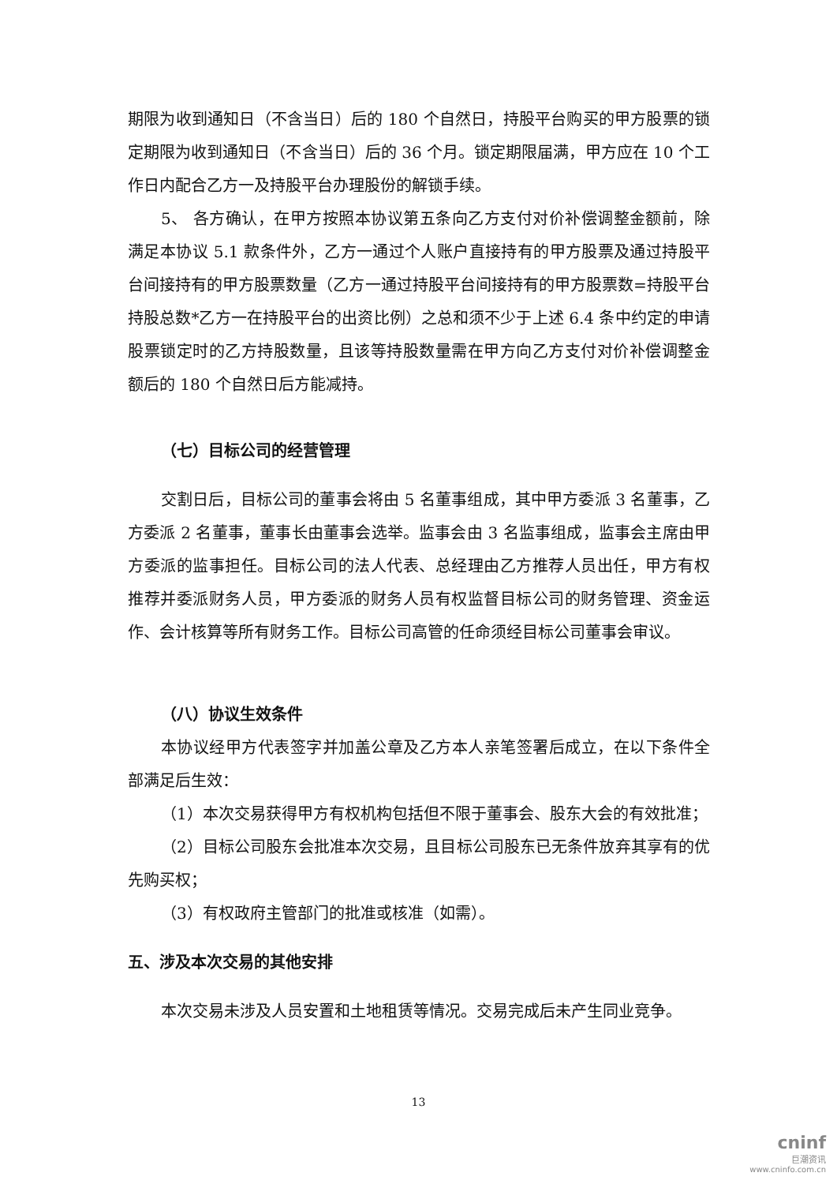期限为收到通知日（不含当日）后的 180 个自然日，持股平台购买的甲方股票的锁定期限为收到通知日（不含当日）后的 36 个月。锁定期限届满，甲方应在 10 个工作日内配合乙方一及持股平台办理股份的解锁手续。
5、 各方确认，在甲方按照本协议第五条向乙方支付对价补偿调整金额前，除满足本协议 5.1 款条件外，乙方一通过个人账户直接持有的甲方股票及通过持股平台间接持有的甲方股票数量（乙方一通过持股平台间接持有的甲方股票数=持股平台持股总数*乙方一在持股平台的出资比例）之总和须不少于上述 6.4 条中约定的申请股票锁定时的乙方持股数量，且该等持股数量需在甲方向乙方支付对价补偿调整金额后的 180 个自然日后方能减持。
（七）目标公司的经营管理
交割日后，目标公司的董事会将由 5 名董事组成，其中甲方委派 3 名董事，乙方委派 2 名董事，董事长由董事会选举。监事会由 3 名监事组成，监事会主席由甲方委派的监事担任。目标公司的法人代表、总经理由乙方推荐人员出任，甲方有权推荐并委派财务人员，甲方委派的财务人员有权监督目标公司的财务管理、资金运作、会计核算等所有财务工作。目标公司高管的任命须经目标公司董事会审议。
（八）协议生效条件
本协议经甲方代表签字并加盖公章及乙方本人亲笔签署后成立，在以下条件全部满足后生效：
（1）本次交易获得甲方有权机构包括但不限于董事会、股东大会的有效批准；
（2）目标公司股东会批准本次交易，且目标公司股东已无条件放弃其享有的优先购买权；
（3）有权政府主管部门的批准或核准（如需）。
五、涉及本次交易的其他安排
本次交易未涉及人员安置和土地租赁等情况。交易完成后未产生同业竞争。
13
cninf
巨潮资讯
www.cninfo.com.cn